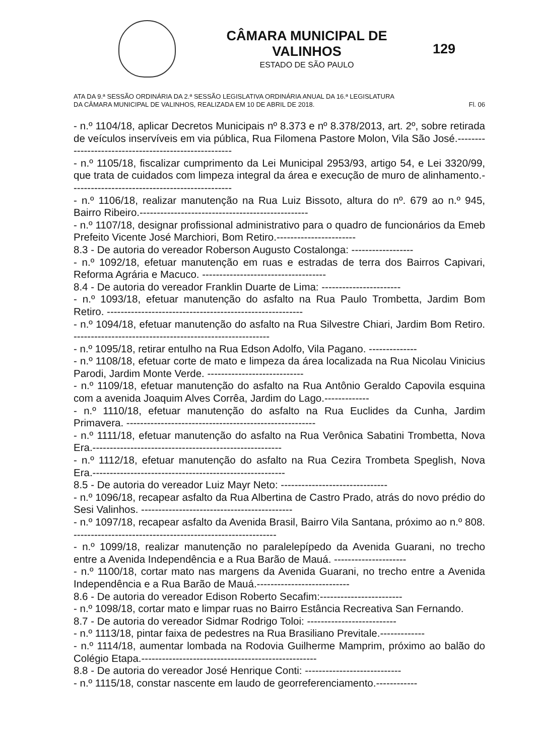CÂMARA MUNICIPAL DE VALINHOS
ESTADO DE SÃO PAULO
129
ATA DA 9.ª SESSÃO ORDINÁRIA DA 2.ª SESSÃO LEGISLATIVA ORDINÁRIA ANUAL DA 16.ª LEGISLATURA
DA CÂMARA MUNICIPAL DE VALINHOS, REALIZADA EM 10 DE ABRIL DE 2018. Fl. 06
- n.º 1104/18, aplicar Decretos Municipais nº 8.373 e nº 8.378/2013, art. 2º, sobre retirada de veículos inservíveis em via pública, Rua Filomena Pastore Molon, Vila São José.------------------------------------------------------
- n.º 1105/18, fiscalizar cumprimento da Lei Municipal 2953/93, artigo 54, e Lei 3320/99, que trata de cuidados com limpeza integral da área e execução de muro de alinhamento.-----------------------------------------------
- n.º 1106/18, realizar manutenção na Rua Luiz Bissoto, altura do nº. 679 ao n.º 945, Bairro Ribeiro.-------------------------------------------------
- n.º 1107/18, designar profissional administrativo para o quadro de funcionários da Emeb Prefeito Vicente José Marchiori, Bom Retiro.-----------------------
8.3 - De autoria do vereador Roberson Augusto Costalonga: ------------------
- n.º 1092/18, efetuar manutenção em ruas e estradas de terra dos Bairros Capivari, Reforma Agrária e Macuco. ------------------------------------
8.4 - De autoria do vereador Franklin Duarte de Lima: -----------------------
- n.º 1093/18, efetuar manutenção do asfalto na Rua Paulo Trombetta, Jardim Bom Retiro. ---------------------------------------------------------
- n.º 1094/18, efetuar manutenção do asfalto na Rua Silvestre Chiari, Jardim Bom Retiro. ---------------------------------------------------------
- n.º 1095/18, retirar entulho na Rua Edson Adolfo, Vila Pagano. --------------
- n.º 1108/18, efetuar corte de mato e limpeza da área localizada na Rua Nicolau Vinicius Parodi, Jardim Monte Verde. ----------------------------
- n.º 1109/18, efetuar manutenção do asfalto na Rua Antônio Geraldo Capovila esquina com a avenida Joaquim Alves Corrêa, Jardim do Lago.-------------
- n.º 1110/18, efetuar manutenção do asfalto na Rua Euclides da Cunha, Jardim Primavera. -------------------------------------------------------
- n.º 1111/18, efetuar manutenção do asfalto na Rua Verônica Sabatini Trombetta, Nova Era.-------------------------------------------------------
- n.º 1112/18, efetuar manutenção do asfalto na Rua Cezira Trombeta Speglish, Nova Era.--------------------------------------------------------
8.5 - De autoria do vereador Luiz Mayr Neto: -------------------------------
- n.º 1096/18, recapear asfalto da Rua Albertina de Castro Prado, atrás do novo prédio do Sesi Valinhos. --------------------------------------------
- n.º 1097/18, recapear asfalto da Avenida Brasil, Bairro Vila Santana, próximo ao n.º 808. -----------------------------------------------------------
- n.º 1099/18, realizar manutenção no paralelepípedo da Avenida Guarani, no trecho entre a Avenida Independência e a Rua Barão de Mauá. ---------------------
- n.º 1100/18, cortar mato nas margens da Avenida Guarani, no trecho entre a Avenida Independência e a Rua Barão de Mauá.---------------------------
8.6 - De autoria do vereador Edison Roberto Secafim:------------------------
- n.º 1098/18, cortar mato e limpar ruas no Bairro Estância Recreativa San Fernando.
8.7 - De autoria do vereador Sidmar Rodrigo Toloi: --------------------------
- n.º 1113/18, pintar faixa de pedestres na Rua Brasiliano Previtale.-------------
- n.º 1114/18, aumentar lombada na Rodovia Guilherme Mamprim, próximo ao balão do Colégio Etapa.---------------------------------------------------
8.8 - De autoria do vereador José Henrique Conti: ----------------------------
- n.º 1115/18, constar nascente em laudo de georreferenciamento.------------